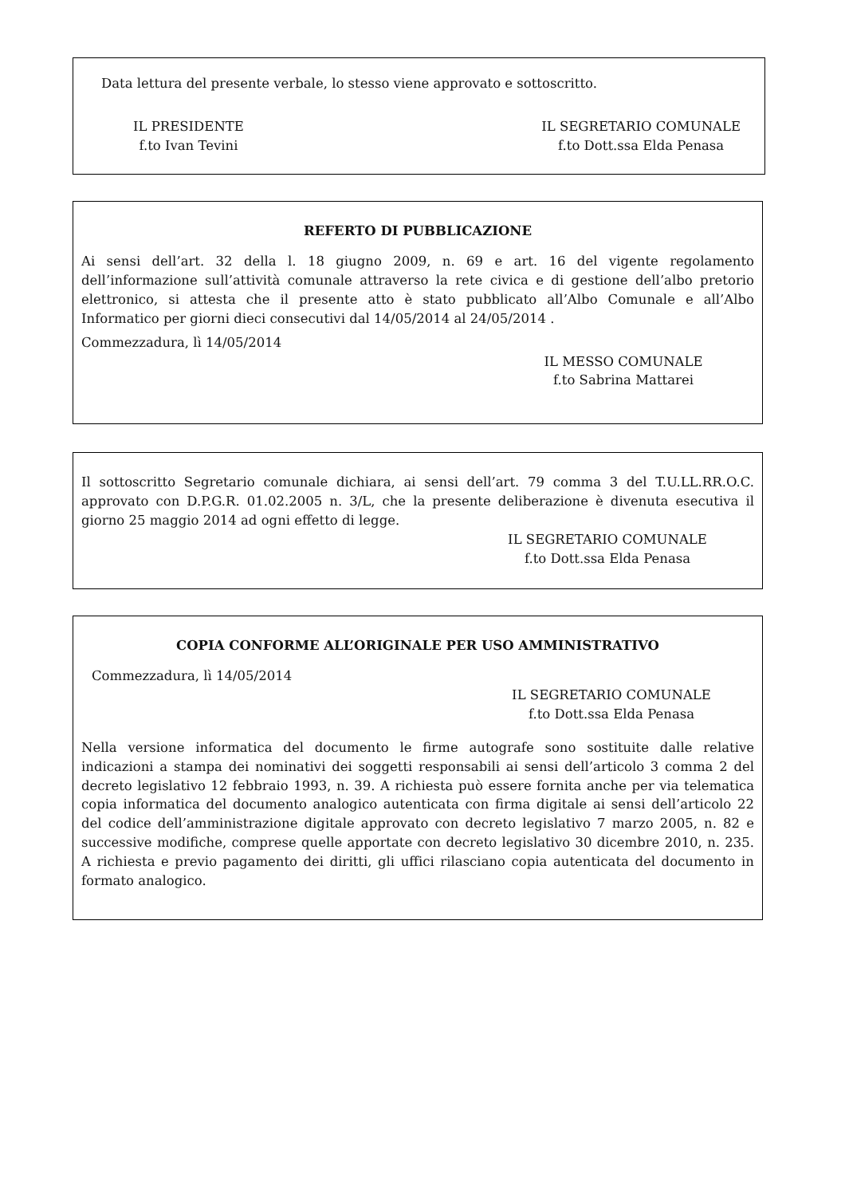Data lettura del presente verbale, lo stesso viene approvato e sottoscritto.
IL PRESIDENTE
f.to Ivan Tevini
IL SEGRETARIO COMUNALE
f.to Dott.ssa Elda Penasa
REFERTO DI PUBBLICAZIONE
Ai sensi dell’art. 32 della l. 18 giugno 2009, n. 69 e art. 16 del vigente regolamento dell’informazione sull’attività comunale attraverso la rete civica e di gestione dell’albo pretorio elettronico, si attesta che il presente atto è stato pubblicato all’Albo Comunale e all’Albo Informatico per giorni dieci consecutivi dal 14/05/2014 al 24/05/2014 .
Commezzadura, lì 14/05/2014
IL MESSO COMUNALE
f.to Sabrina Mattarei
Il sottoscritto Segretario comunale dichiara, ai sensi dell’art. 79 comma 3 del T.U.LL.RR.O.C. approvato con D.P.G.R. 01.02.2005 n. 3/L, che la presente deliberazione è divenuta esecutiva il giorno 25 maggio 2014 ad ogni effetto di legge.
IL SEGRETARIO COMUNALE
f.to Dott.ssa Elda Penasa
COPIA CONFORME ALL’ORIGINALE PER USO AMMINISTRATIVO
Commezzadura, lì 14/05/2014
IL SEGRETARIO COMUNALE
f.to Dott.ssa Elda Penasa
Nella versione informatica del documento le firme autografe sono sostituite dalle relative indicazioni a stampa dei nominativi dei soggetti responsabili ai sensi dell’articolo 3 comma 2 del decreto legislativo 12 febbraio 1993, n. 39. A richiesta può essere fornita anche per via telematica copia informatica del documento analogico autenticata con firma digitale ai sensi dell’articolo 22 del codice dell’amministrazione digitale approvato con decreto legislativo 7 marzo 2005, n. 82 e successive modifiche, comprese quelle apportate con decreto legislativo 30 dicembre 2010, n. 235. A richiesta e previo pagamento dei diritti, gli uffici rilasciano copia autenticata del documento in formato analogico.